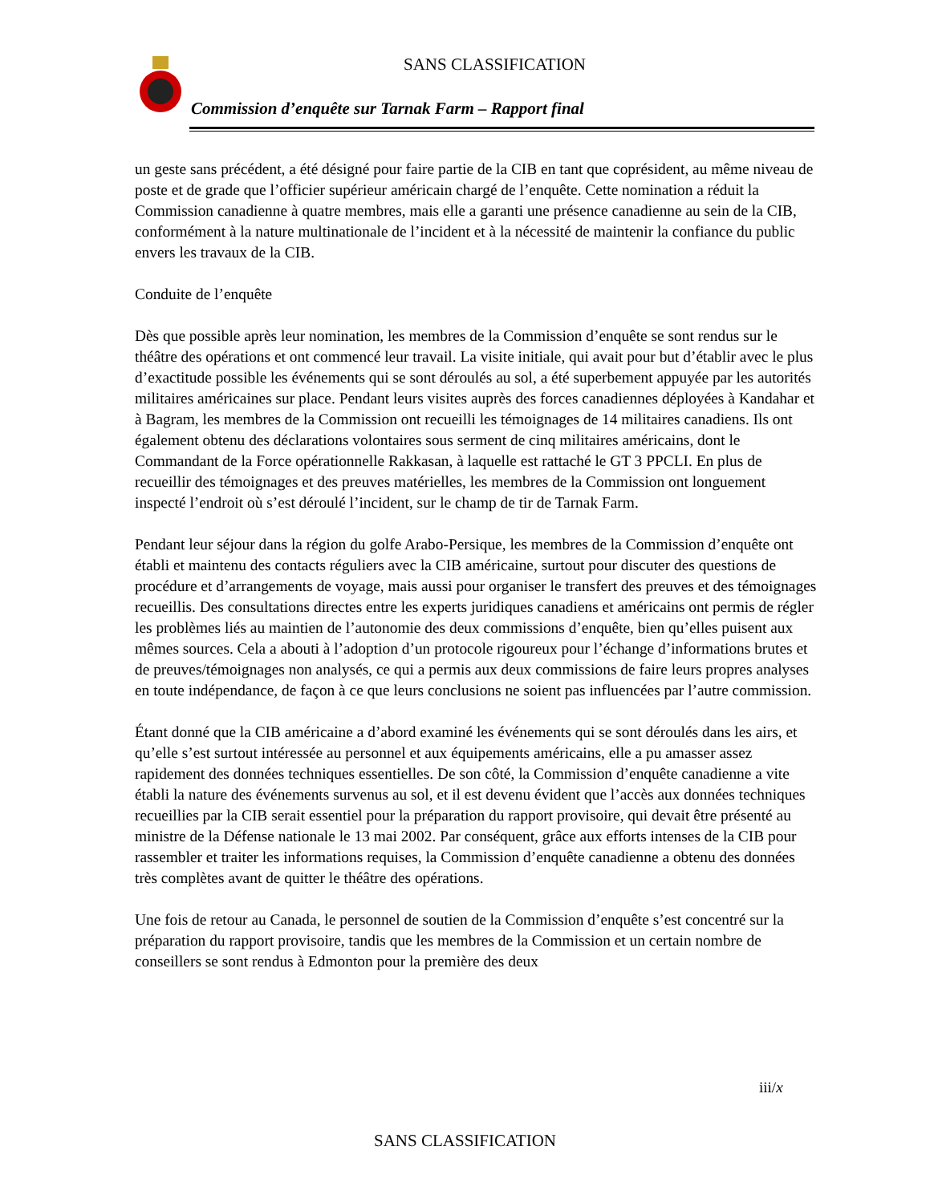SANS CLASSIFICATION
Commission d’enquête sur Tarnak Farm – Rapport final
un geste sans précédent, a été désigné pour faire partie de la CIB en tant que coprésident, au même niveau de poste et de grade que l’officier supérieur américain chargé de l’enquête. Cette nomination a réduit la Commission canadienne à quatre membres, mais elle a garanti une présence canadienne au sein de la CIB, conformément à la nature multinationale de l’incident et à la nécessité de maintenir la confiance du public envers les travaux de la CIB.
Conduite de l’enquête
Dès que possible après leur nomination, les membres de la Commission d’enquête se sont rendus sur le théâtre des opérations et ont commencé leur travail. La visite initiale, qui avait pour but d’établir avec le plus d’exactitude possible les événements qui se sont déroulés au sol, a été superbement appuyée par les autorités militaires américaines sur place. Pendant leurs visites auprès des forces canadiennes déployées à Kandahar et à Bagram, les membres de la Commission ont recueilli les témoignages de 14 militaires canadiens. Ils ont également obtenu des déclarations volontaires sous serment de cinq militaires américains, dont le Commandant de la Force opérationnelle Rakkasan, à laquelle est rattaché le GT 3 PPCLI. En plus de recueillir des témoignages et des preuves matérielles, les membres de la Commission ont longuement inspecté l’endroit où s’est déroulé l’incident, sur le champ de tir de Tarnak Farm.
Pendant leur séjour dans la région du golfe Arabo-Persique, les membres de la Commission d’enquête ont établi et maintenu des contacts réguliers avec la CIB américaine, surtout pour discuter des questions de procédure et d’arrangements de voyage, mais aussi pour organiser le transfert des preuves et des témoignages recueillis. Des consultations directes entre les experts juridiques canadiens et américains ont permis de régler les problèmes liés au maintien de l’autonomie des deux commissions d’enquête, bien qu’elles puisent aux mêmes sources. Cela a abouti à l’adoption d’un protocole rigoureux pour l’échange d’informations brutes et de preuves/témoignages non analysés, ce qui a permis aux deux commissions de faire leurs propres analyses en toute indépendance, de façon à ce que leurs conclusions ne soient pas influencées par l’autre commission.
Étant donné que la CIB américaine a d’abord examiné les événements qui se sont déroulés dans les airs, et qu’elle s’est surtout intéressée au personnel et aux équipements américains, elle a pu amasser assez rapidement des données techniques essentielles. De son côté, la Commission d’enquête canadienne a vite établi la nature des événements survenus au sol, et il est devenu évident que l’accès aux données techniques recueillies par la CIB serait essentiel pour la préparation du rapport provisoire, qui devait être présenté au ministre de la Défense nationale le 13 mai 2002. Par conséquent, grâce aux efforts intenses de la CIB pour rassembler et traiter les informations requises, la Commission d’enquête canadienne a obtenu des données très complètes avant de quitter le théâtre des opérations.
Une fois de retour au Canada, le personnel de soutien de la Commission d’enquête s’est concentré sur la préparation du rapport provisoire, tandis que les membres de la Commission et un certain nombre de conseillers se sont rendus à Edmonton pour la première des deux
iii/x
SANS CLASSIFICATION